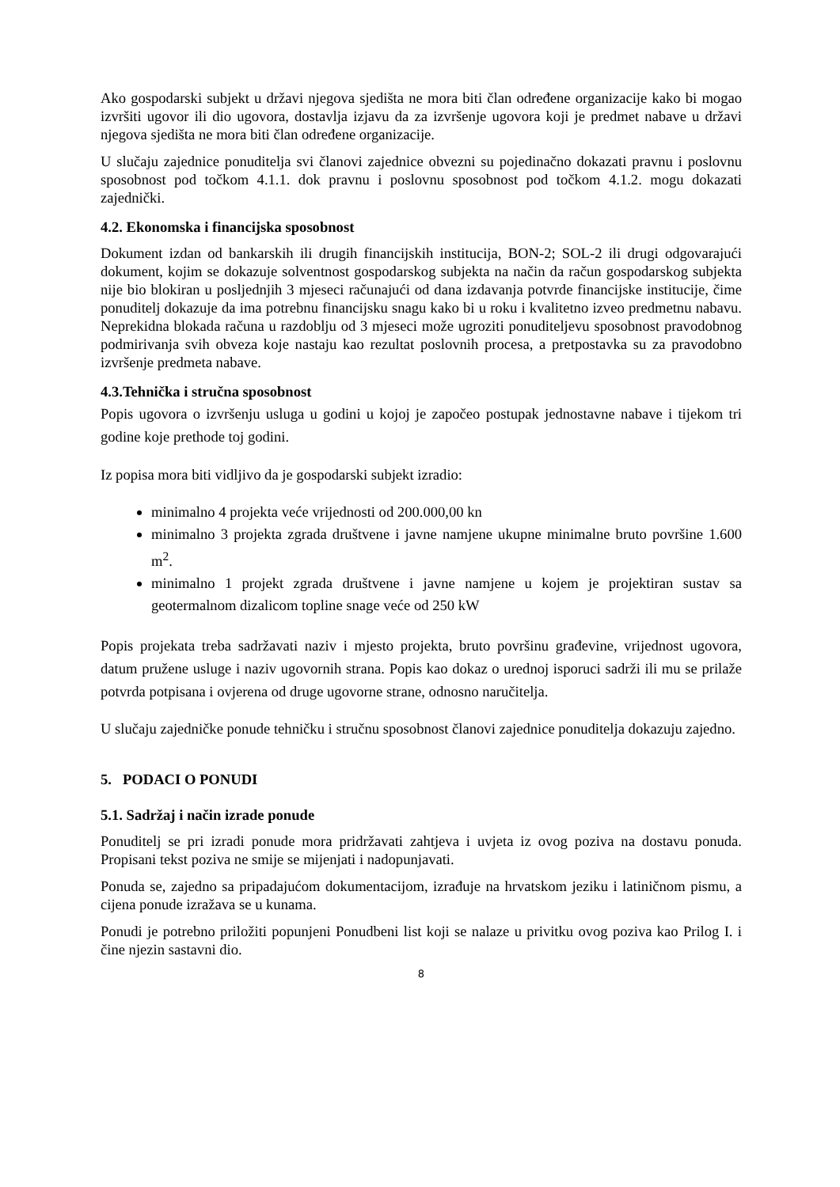Ako gospodarski subjekt u državi njegova sjedišta ne mora biti član određene organizacije kako bi mogao izvršiti ugovor ili dio ugovora, dostavlja izjavu da za izvršenje ugovora koji je predmet nabave u državi njegova sjedišta ne mora biti član određene organizacije.
U slučaju zajednice ponuditelja svi članovi zajednice obvezni su pojedinačno dokazati pravnu i poslovnu sposobnost pod točkom 4.1.1. dok pravnu i poslovnu sposobnost pod točkom 4.1.2. mogu dokazati zajednički.
4.2. Ekonomska i financijska sposobnost
Dokument izdan od bankarskih ili drugih financijskih institucija, BON-2; SOL-2 ili drugi odgovarajući dokument, kojim se dokazuje solventnost gospodarskog subjekta na način da račun gospodarskog subjekta nije bio blokiran u posljednjih 3 mjeseci računajući od dana izdavanja potvrde financijske institucije, čime ponuditelj dokazuje da ima potrebnu financijsku snagu kako bi u roku i kvalitetno izveo predmetnu nabavu. Neprekidna blokada računa u razdoblju od 3 mjeseci može ugroziti ponuditeljevu sposobnost pravodobnog podmirivanja svih obveza koje nastaju kao rezultat poslovnih procesa, a pretpostavka su za pravodobno izvršenje predmeta nabave.
4.3.Tehnička i stručna sposobnost
Popis ugovora o izvršenju usluga u godini u kojoj je započeo postupak jednostavne nabave i tijekom tri godine koje prethode toj godini.
Iz popisa mora biti vidljivo da je gospodarski subjekt izradio:
minimalno 4 projekta veće vrijednosti od 200.000,00 kn
minimalno 3 projekta zgrada društvene i javne namjene ukupne minimalne bruto površine 1.600 m<sup>2</sup>.
minimalno 1 projekt zgrada društvene i javne namjene u kojem je projektiran sustav sa geotermalnom dizalicom topline snage veće od 250 kW
Popis projekata treba sadržavati naziv i mjesto projekta, bruto površinu građevine, vrijednost ugovora, datum pružene usluge i naziv ugovornih strana. Popis kao dokaz o urednoj isporuci sadrži ili mu se prilaže potvrda potpisana i ovjerena od druge ugovorne strane, odnosno naručitelja.
U slučaju zajedničke ponude tehničku i stručnu sposobnost članovi zajednice ponuditelja dokazuju zajedno.
5. PODACI O PONUDI
5.1. Sadržaj i način izrade ponude
Ponuditelj se pri izradi ponude mora pridržavati zahtjeva i uvjeta iz ovog poziva na dostavu ponuda. Propisani tekst poziva ne smije se mijenjati i nadopunjavati.
Ponuda se, zajedno sa pripadajućom dokumentacijom, izrađuje na hrvatskom jeziku i latiničnom pismu, a cijena ponude izražava se u kunama.
Ponudi je potrebno priložiti popunjeni Ponudbeni list koji se nalaze u privitku ovog poziva kao Prilog I. i čine njezin sastavni dio.
8